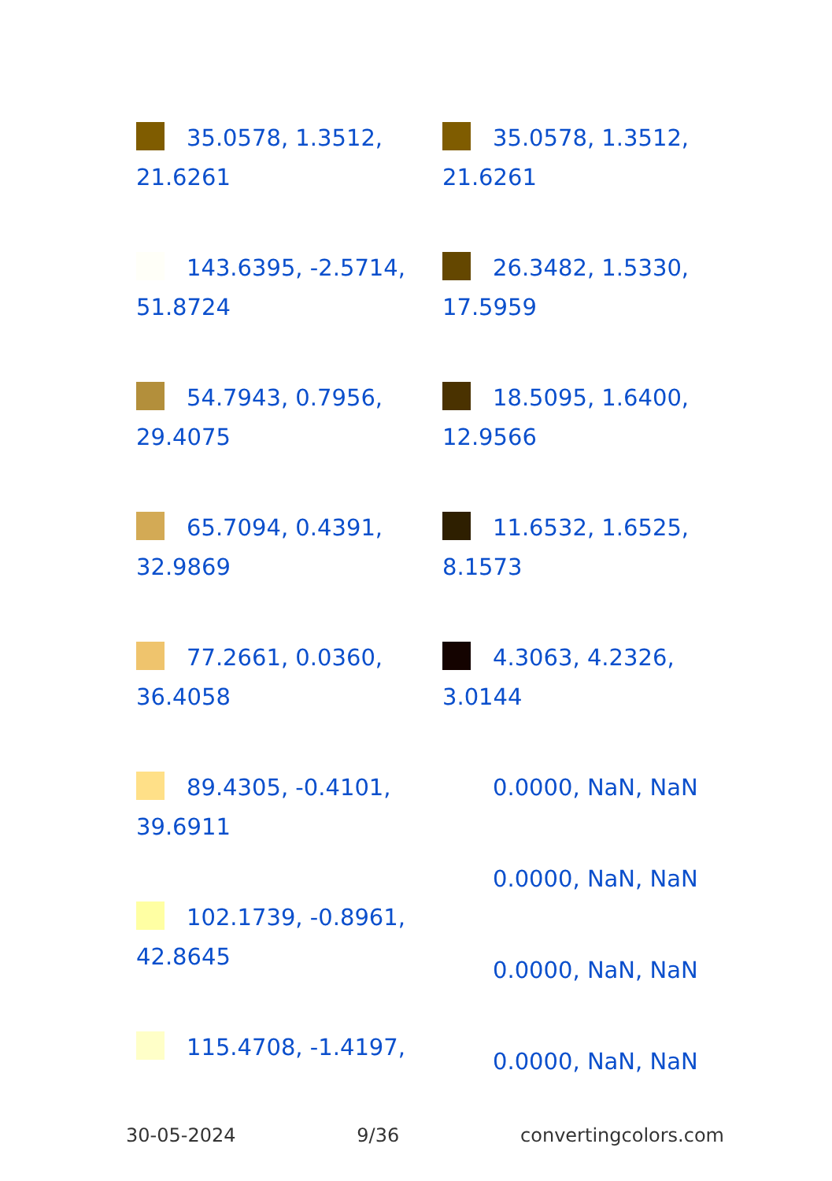35.0578, 1.3512, 21.6261
143.6395, -2.5714, 51.8724
54.7943, 0.7956, 29.4075
65.7094, 0.4391, 32.9869
77.2661, 0.0360, 36.4058
89.4305, -0.4101, 39.6911
102.1739, -0.8961, 42.8645
115.4708, -1.4197,
35.0578, 1.3512, 21.6261
26.3482, 1.5330, 17.5959
18.5095, 1.6400, 12.9566
11.6532, 1.6525, 8.1573
4.3063, 4.2326, 3.0144
0.0000, NaN, NaN
0.0000, NaN, NaN
0.0000, NaN, NaN
0.0000, NaN, NaN
30-05-2024 9/36 convertingcolors.com